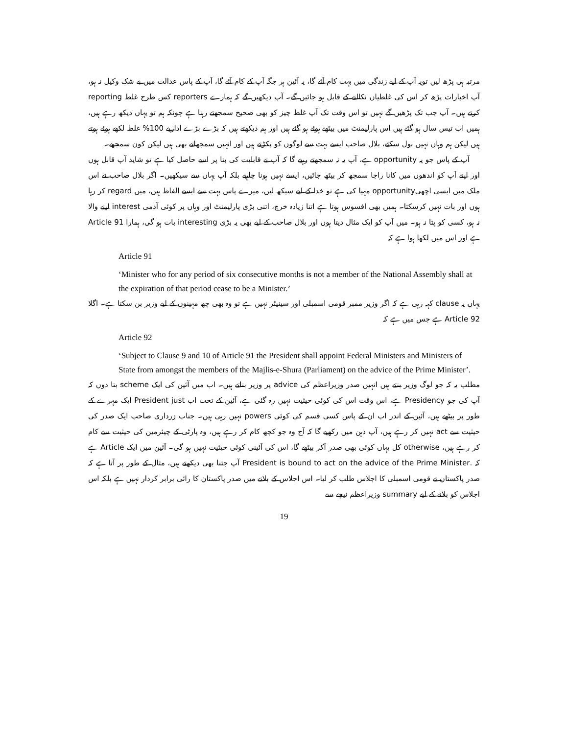مرتبہ ہی پڑھ لیں تویہ آپ کے لیے زندگی میں بہت کام آئے گا، یہ آئین ہر جگہ آپ کے کام آئے گا، آپ کے پاس عدالت میں بے شک وکیل نہ ہو، آپ اخبارات پڑھ کر اس کی غلطیاں نکالنے کے قابل ہو جائیں گے۔ آپ دیکھیں گے کہ ہمارے reporters کس طرح غلط reporting کرتے ہیں۔ آپ جب تک پڑھیں گے نہیں تو اس وقت تک آپ غلط چیز کو بھی صحیح سمجھتے رہنا ہے چونکہ ہم تو یہاں دیکھ رہے ہیں، ہمیں اب تیس سال ہو گئے ہیں اس پارلیمنٹ میں بیٹھے ہوئے ہو گئے ہیں اور ہم دیکھتے ہیں کہ بڑے بڑے اداریے 100% غلط لکھے ہوئے ہوتے ہیں لیکن ہم وہاں نہیں بول سکتے، بلال صاحب ایسے بہت سے لوگوں کو پکڑتے ہیں اور انہیں سمجھاتے بھی ہیں لیکن کون سمجھے۔
آپ کے پاس جو یہ opportunity ہے، آپ یہ نہ سمجھتے رہیے گا کہ آپ نے قابلیت کی بنا پر اسے حاصل کیا ہے تو شاید آپ قابل ہوں اور اپنے آپ کو اندھوں میں کانا راجا سمجھ کر بیٹھ جائیں، ایسے نہیں ہونا چاہیے بلکہ آپ یہاں سے سیکھیں۔ اگر بلال صاحب نے اس ملک میں ایسی اچھیopportunity مہیا کی ہے تو خدا کے لیے سیکھ لیں، میرے پاس بہت سے ایسے الفاظ ہیں، میں regard کر رہا ہوں اور بات نہیں کرسکتا۔ ہمیں بھی افسوس ہوتا ہے اتنا زیادہ خرچ، اتنی بڑی پارلیمنٹ اور وہاں پر کوئی آدمی interest لینے والا نہ ہو، کسی کو پتا نہ ہو۔ میں آپ کو ایک مثال دیتا ہوں اور بلال صاحب کے لیے بھی یہ بڑی interesting بات ہو گی، ہمارا Article 91 ہے اور اس میں لکھا ہوا ہے کہ
Article 91
‘Minister who for any period of six consecutive months is not a member of the National Assembly shall at the expiration of that period cease to be a Minister.’
یہاں یہ clause کہہ رہی ہے کہ اگر وزیر ممبر قومی اسمبلی اور سینیٹر نہیں ہے تو وہ بھی چھ مہینوں کے لیے وزیر بن سکتا ہے۔ اگلا Article 92 ہے جس میں ہے کہ
Article 92
‘Subject to Clause 9 and 10 of Article 91 the President shall appoint Federal Ministers and Ministers of State from amongst the members of the Majlis-e-Shura (Parliament) on the advice of the Prime Minister’.
مطلب یہ کہ جو لوگ وزیر بنتے ہیں انہیں صدر وزیراعظم کی advice پر وزیر بناتے ہیں۔ اب میں آئین کی ایک scheme بتا دوں کہ آپ کی جو Presidency ہے، اس وقت اس کی کوئی حیثیت نہیں رہ گئی ہے، آئین کے تحت اب President just ایک مہرے کے طور پر بیٹھے ہیں، آئین کے اندر اب ان کے پاس کسی قسم کی کوئی powers نہیں رہی ہیں۔ جناب زرداری صاحب ایک صدر کی حیثیت سے act نہیں کر رہے ہیں، آپ ذہن میں رکھیے گا کہ آج وہ جو کچھ کام کر رہے ہیں، وہ پارٹی کے چیئرمین کی حیثیت سے کام کر رہے ہیں، otherwise کل یہاں کوئی بھی صدر آکر بیٹھے گا، اس کی آئینی کوئی حیثیت نہیں ہو گی۔ آئین میں ایک Article ہے کہ .President is bound to act on the advice of the Prime Minister آپ جتنا بھی دیکھتے ہیں، مثال کے طور پر آتا ہے کہ صدر پاکستان نے قومی اسمبلی کا اجلاس طلب کر لیا۔ اس اجلاس کے بلانے میں صدر پاکستان کا رائی برابر کردار نہیں ہے بلکہ اس اجلاس کو بلانے کے لیے summary وزیراعظم نیچے سے
19